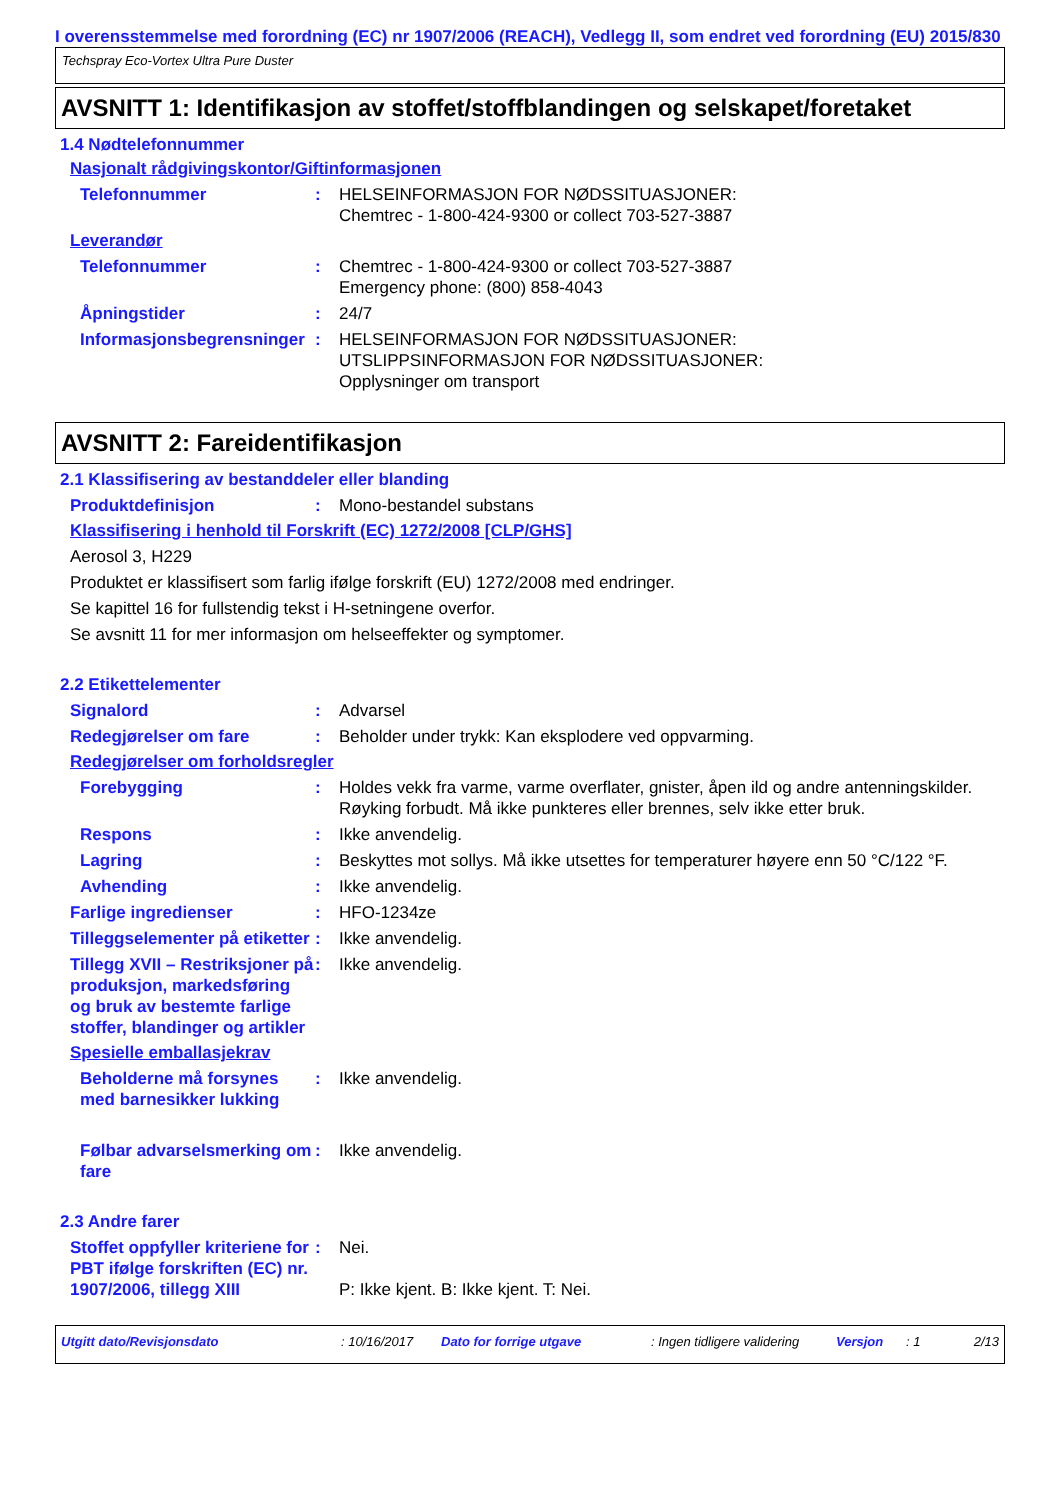I overensstemmelse med forordning (EC) nr 1907/2006 (REACH), Vedlegg II, som endret ved forordning (EU) 2015/830
Techspray Eco-Vortex Ultra Pure Duster
AVSNITT 1: Identifikasjon av stoffet/stoffblandingen og selskapet/foretaket
1.4 Nødtelefonnummer
Nasjonalt rådgivingskontor/Giftinformasjonen
Telefonnummer : HELSEINFORMASJON FOR NØDSSITUASJONER:
Chemtrec - 1-800-424-9300 or collect 703-527-3887
Leverandør
Telefonnummer : Chemtrec - 1-800-424-9300 or collect 703-527-3887
Emergency phone: (800) 858-4043
Åpningstider : 24/7
Informasjonsbegrensninger
: HELSEINFORMASJON FOR NØDSSITUASJONER:
UTSLIPPSINFORMASJON FOR NØDSSITUASJONER:
Opplysninger om transport
AVSNITT 2: Fareidentifikasjon
2.1 Klassifisering av bestanddeler eller blanding
Produktdefinisjon : Mono-bestandel substans
Klassifisering i henhold til Forskrift (EC) 1272/2008 [CLP/GHS]
Aerosol 3, H229
Produktet er klassifisert som farlig ifølge forskrift (EU) 1272/2008 med endringer.
Se kapittel 16 for fullstendig tekst i H-setningene overfor.
Se avsnitt 11 for mer informasjon om helseeffekter og symptomer.
2.2 Etikettelementer
Signalord : Advarsel
Redegjørelser om fare : Beholder under trykk: Kan eksplodere ved oppvarming.
Redegjørelser om forholdsregler
Forebygging : Holdes vekk fra varme, varme overflater, gnister, åpen ild og andre antenningskilder. Røyking forbudt. Må ikke punkteres eller brennes, selv ikke etter bruk.
Respons : Ikke anvendelig.
Lagring : Beskyttes mot sollys. Må ikke utsettes for temperaturer høyere enn 50 °C/122 °F.
Avhending : Ikke anvendelig.
Farlige ingredienser : HFO-1234ze
Tilleggselementer på etiketter
: Ikke anvendelig.
Tillegg XVII – Restriksjoner på produksjon, markedsføring og bruk av bestemte farlige stoffer, blandinger og artikler
: Ikke anvendelig.
Spesielle emballasjekrav
Beholderne må forsynes med barnesikker lukking
: Ikke anvendelig.
Følbar advarselsmerking om fare
: Ikke anvendelig.
2.3 Andre farer
Stoffet oppfyller kriteriene for PBT ifølge forskriften (EC) nr. 1907/2006, tillegg XIII
: Nei.
P: Ikke kjent. B: Ikke kjent. T: Nei.
Utgitt dato/Revisjonsdato: 10/16/2017 Dato for forrige utgave: Ingen tidligere validering Versjon: 1 2/13